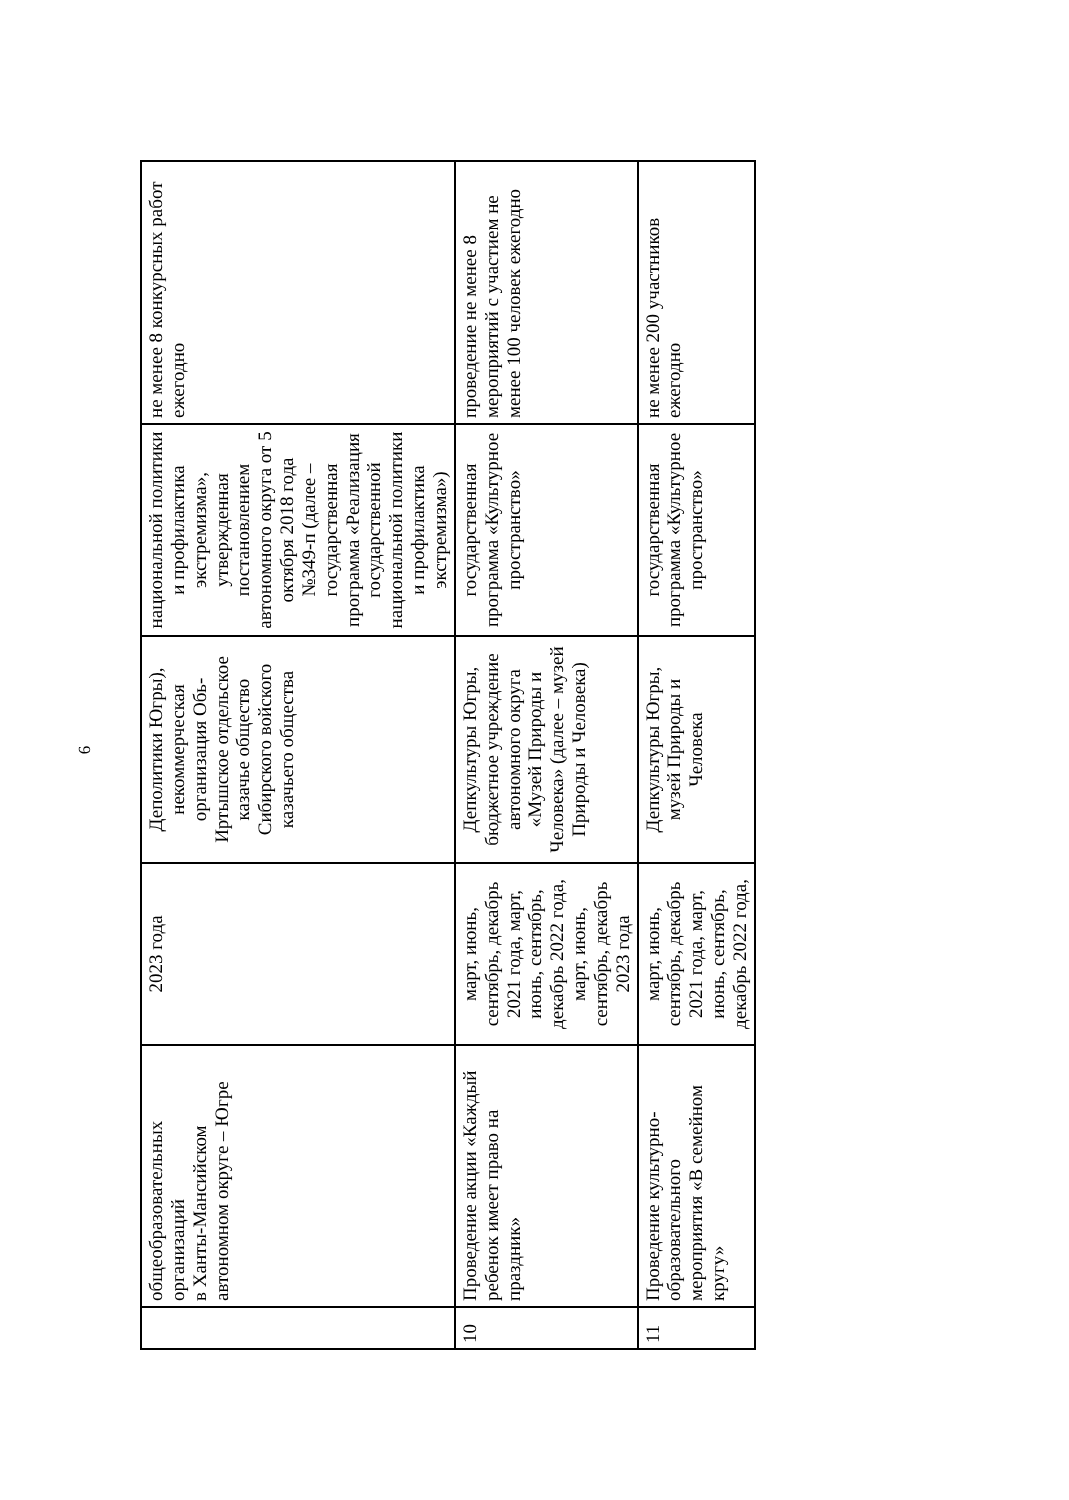| | общеобразовательных организаций в Ханты-Мансийском автономном округе – Югре | 2023 года | Деполитики Югры), некоммерческая организация Обь-Иртышское отдельское казачье общество Сибирского войского казачьего общества | национальной политики и профилактика экстремизма», утвержденная постановлением автономного округа от 5 октября 2018 года №349-п (далее – государственная программа «Реализация государственной национальной политики и профилактика экстремизма») | не менее 8 конкурсных работ ежегодно |
| 10 | Проведение акции «Каждый ребенок имеет право на праздник» | март, июнь, сентябрь, декабрь 2021 года, март, июнь, сентябрь, декабрь 2022 года, март, июнь, сентябрь, декабрь 2023 года | Депкультуры Югры, бюджетное учреждение автономного округа «Музей Природы и Человека» (далее – музей Природы и Человека) | государственная программа «Культурное пространство» | проведение не менее 8 мероприятий с участием не менее 100 человек ежегодно |
| 11 | Проведение культурно-образовательного мероприятия «В семейном кругу» | март, июнь, сентябрь, декабрь 2021 года, март, июнь, сентябрь, декабрь 2022 года, | Депкультуры Югры, музей Природы и Человека | государственная программа «Культурное пространство» | не менее 200 участников ежегодно |
6